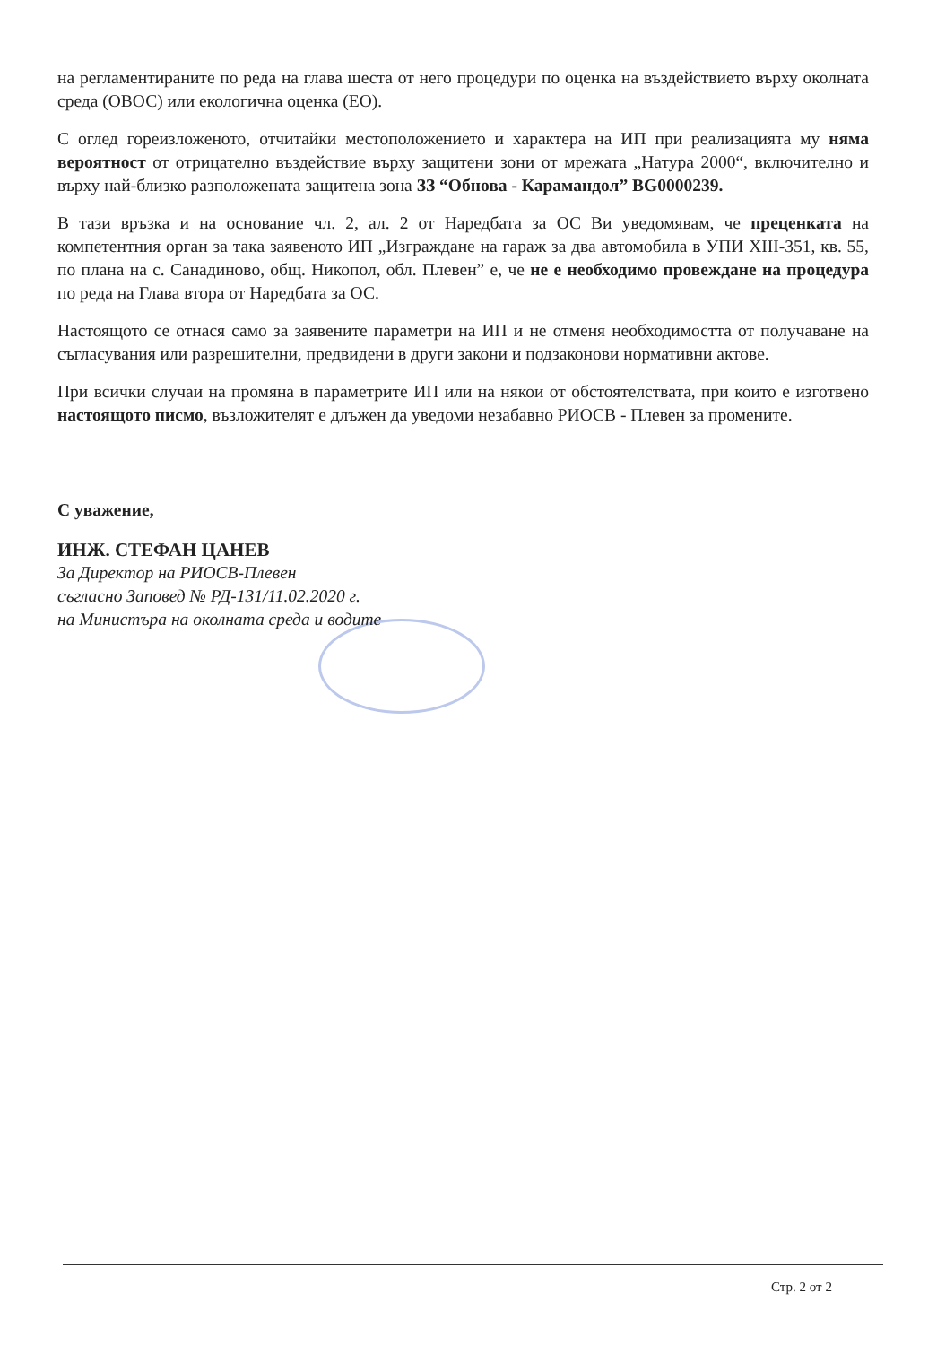на регламентираните по реда на глава шеста от него процедури по оценка на въздействието върху околната среда (ОВОС) или екологична оценка (ЕО).
С оглед гореизложеното, отчитайки местоположението и характера на ИП при реализацията му няма вероятност от отрицателно въздействие върху защитени зони от мрежата „Натура 2000“, включително и върху най-близко разположената защитена зона ЗЗ “Обнова - Карамандол” BG0000239.
В тази връзка и на основание чл. 2, ал. 2 от Наредбата за ОС Ви уведомявам, че преценката на компетентния орган за така заявеното ИП „Изграждане на гараж за два автомобила в УПИ XIII-351, кв. 55, по плана на с. Санадиново, общ. Никопол, обл. Плевен” е, че не е необходимо провеждане на процедура по реда на Глава втора от Наредбата за ОС.
Настоящото се отнася само за заявените параметри на ИП и не отменя необходимостта от получаване на съгласувания или разрешителни, предвидени в други закони и подзаконови нормативни актове.
При всички случаи на промяна в параметрите ИП или на някои от обстоятелствата, при които е изготвено настоящото писмо, възложителят е длъжен да уведоми незабавно РИОСВ - Плевен за промените.
С уважение,
ИНЖ. СТЕФАН ЦАНЕВ
За Директор на РИОСВ-Плевен
съгласно Заповед № РД-131/11.02.2020 г.
на Министъра на околната среда и водите
Стр. 2 от 2